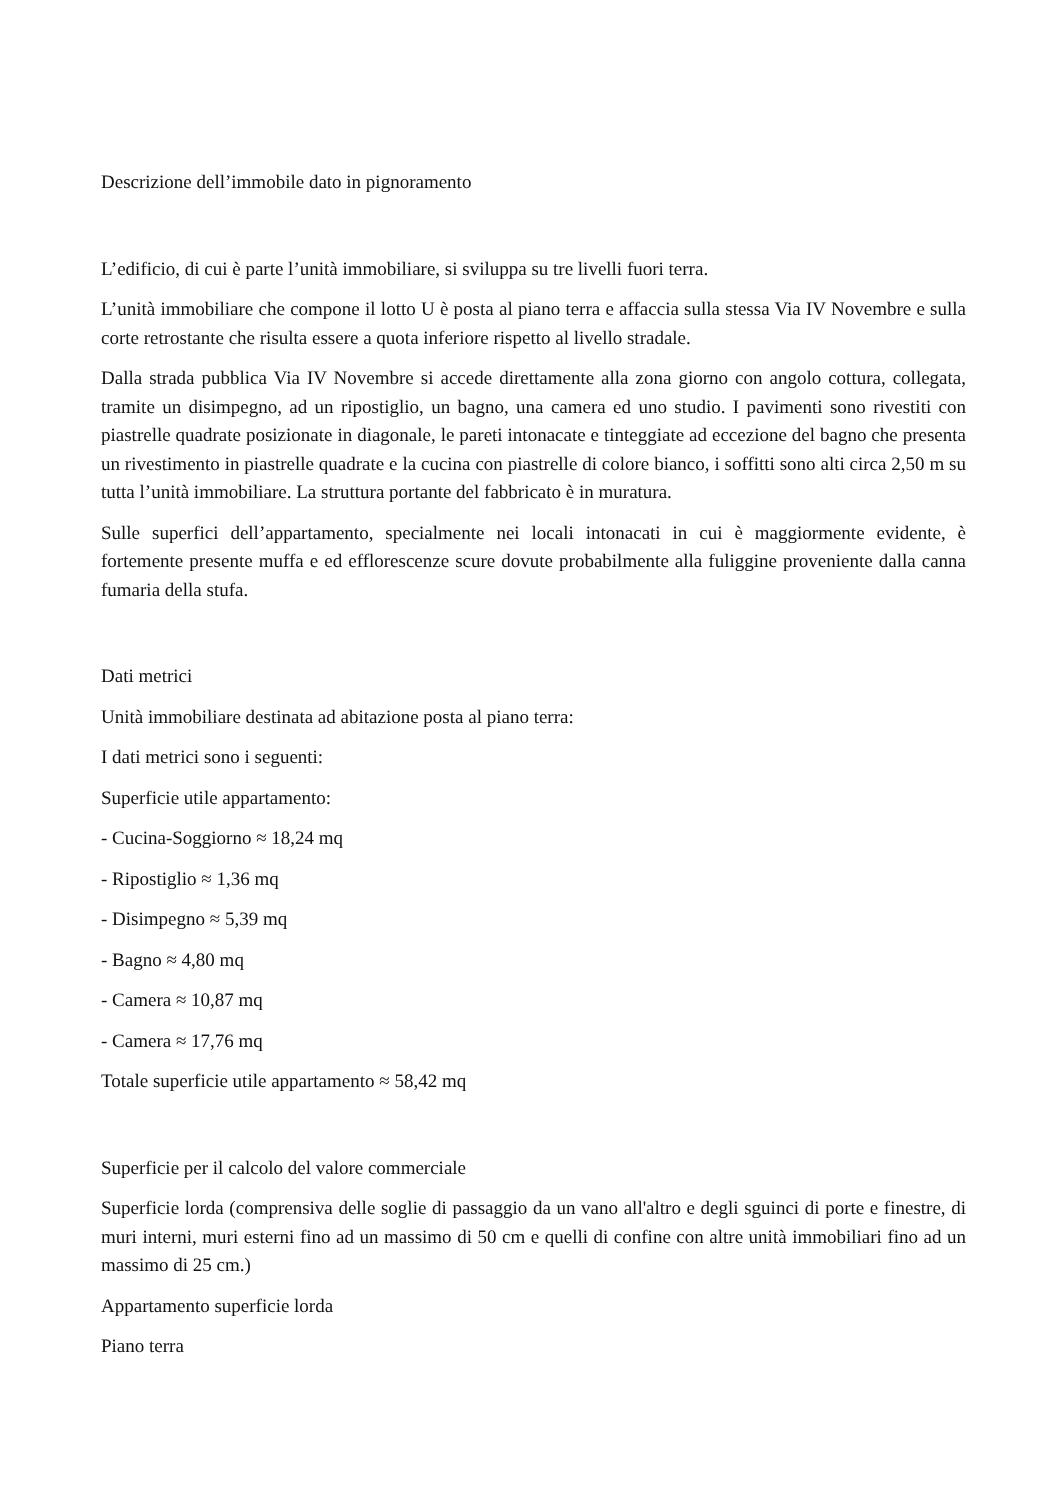Descrizione dell’immobile dato in pignoramento
L’edificio, di cui è parte l’unità immobiliare, si sviluppa su tre livelli fuori terra.
L’unità immobiliare che compone il lotto U è posta al piano terra e affaccia sulla stessa Via IV Novembre e sulla corte retrostante che risulta essere a quota inferiore rispetto al livello stradale.
Dalla strada pubblica Via IV Novembre si accede direttamente alla zona giorno con angolo cottura, collegata, tramite un disimpegno, ad un ripostiglio, un bagno, una camera ed uno studio. I pavimenti sono rivestiti con piastrelle quadrate posizionate in diagonale, le pareti intonacate e tinteggiate ad eccezione del bagno che presenta un rivestimento in piastrelle quadrate e la cucina con piastrelle di colore bianco, i soffitti sono alti circa 2,50 m su tutta l’unità immobiliare. La struttura portante del fabbricato è in muratura.
Sulle superfici dell’appartamento, specialmente nei locali intonacati in cui è maggiormente evidente, è fortemente presente muffa e ed efflorescenze scure dovute probabilmente alla fuliggine proveniente dalla canna fumaria della stufa.
Dati metrici
Unità immobiliare destinata ad abitazione posta al piano terra:
I dati metrici sono i seguenti:
Superficie utile appartamento:
- Cucina-Soggiorno ≈ 18,24 mq
- Ripostiglio ≈ 1,36 mq
- Disimpegno ≈ 5,39 mq
- Bagno ≈ 4,80 mq
- Camera ≈ 10,87 mq
- Camera ≈ 17,76 mq
Totale superficie utile appartamento ≈ 58,42 mq
Superficie per il calcolo del valore commerciale
Superficie lorda (comprensiva delle soglie di passaggio da un vano all'altro e degli sguinci di porte e finestre, di muri interni, muri esterni fino ad un massimo di 50 cm e quelli di confine con altre unità immobiliari fino ad un massimo di 25 cm.)
Appartamento superficie lorda
Piano terra